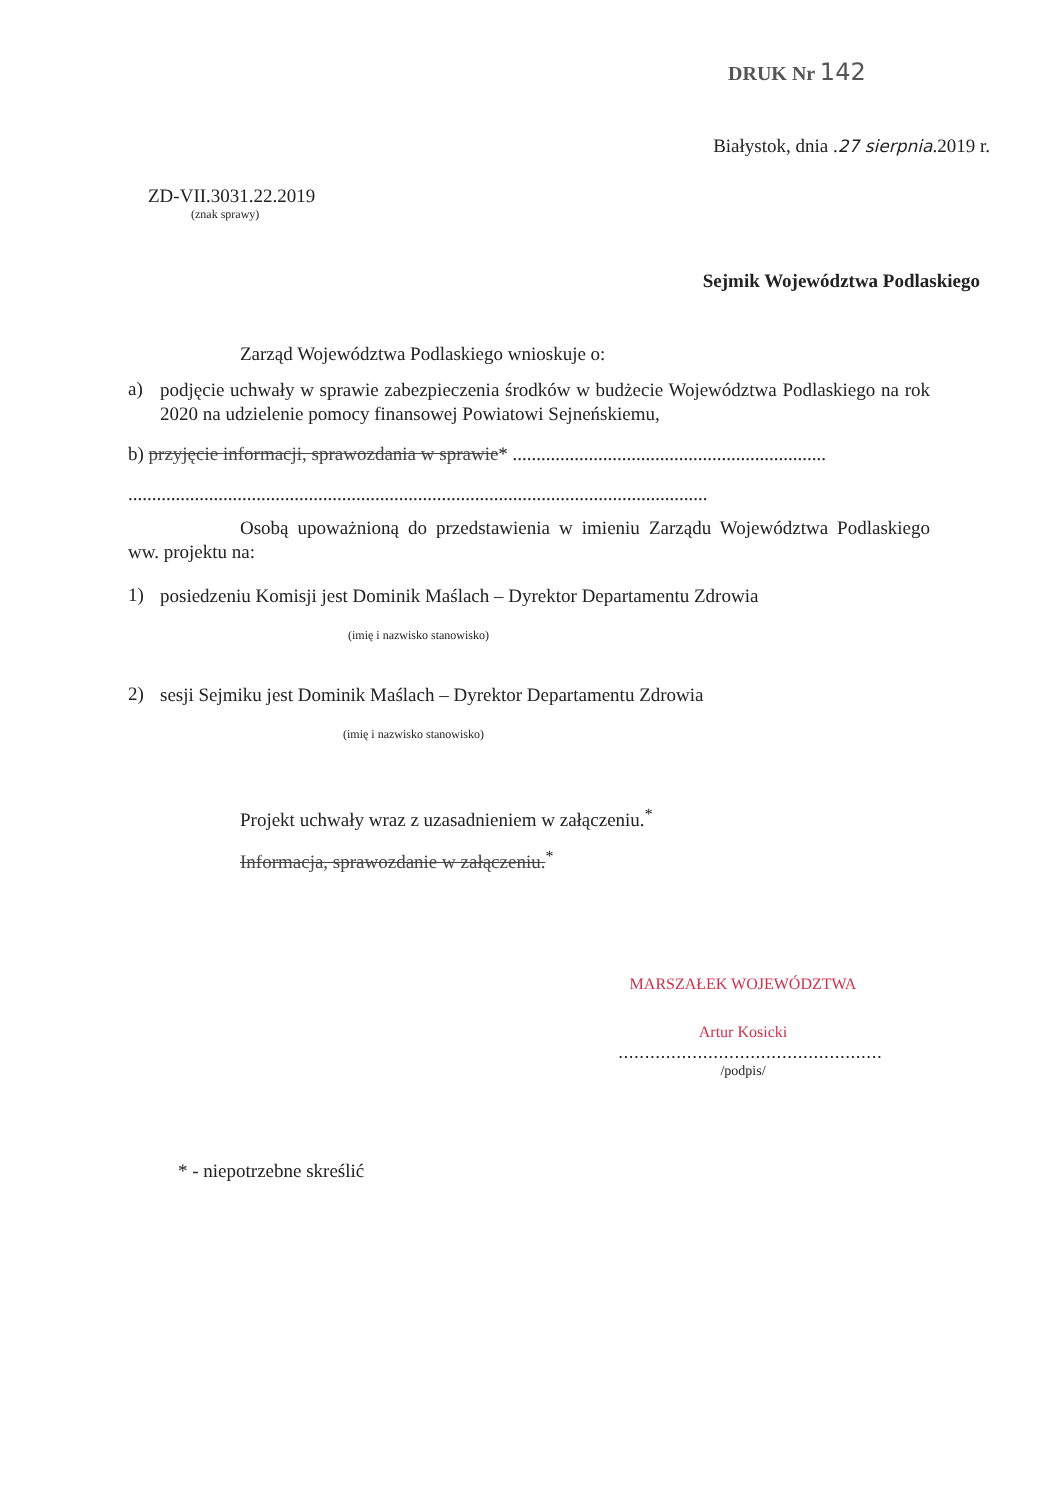DRUK Nr 142
Białystok, dnia .27 sierpnia.2019 r.
ZD-VII.3031.22.2019
(znak sprawy)
Sejmik Województwa Podlaskiego
Zarząd Województwa Podlaskiego wnioskuje o:
a)
podjęcie uchwały w sprawie zabezpieczenia środków w budżecie Województwa Podlaskiego na rok 2020 na udzielenie pomocy finansowej Powiatowi Sejneńskiemu,
b) przyjęcie informacji, sprawozdania w sprawie* ..................................................................
..........................................................................................................................
Osobą upoważnioną do przedstawienia w imieniu Zarządu Województwa Podlaskiego ww. projektu na:
1)
posiedzeniu Komisji jest Dominik Maślach – Dyrektor Departamentu Zdrowia
(imię i nazwisko stanowisko)
2)
sesji Sejmiku jest Dominik Maślach – Dyrektor Departamentu Zdrowia
(imię i nazwisko stanowisko)
Projekt uchwały wraz z uzasadnieniem w załączeniu.<sup>*</sup>
Informacja, sprawozdanie w załączeniu.<sup>*</sup>
MARSZAŁEK WOJEWÓDZTWA
Artur Kosicki
..................................................
/podpis/
* - niepotrzebne skreślić